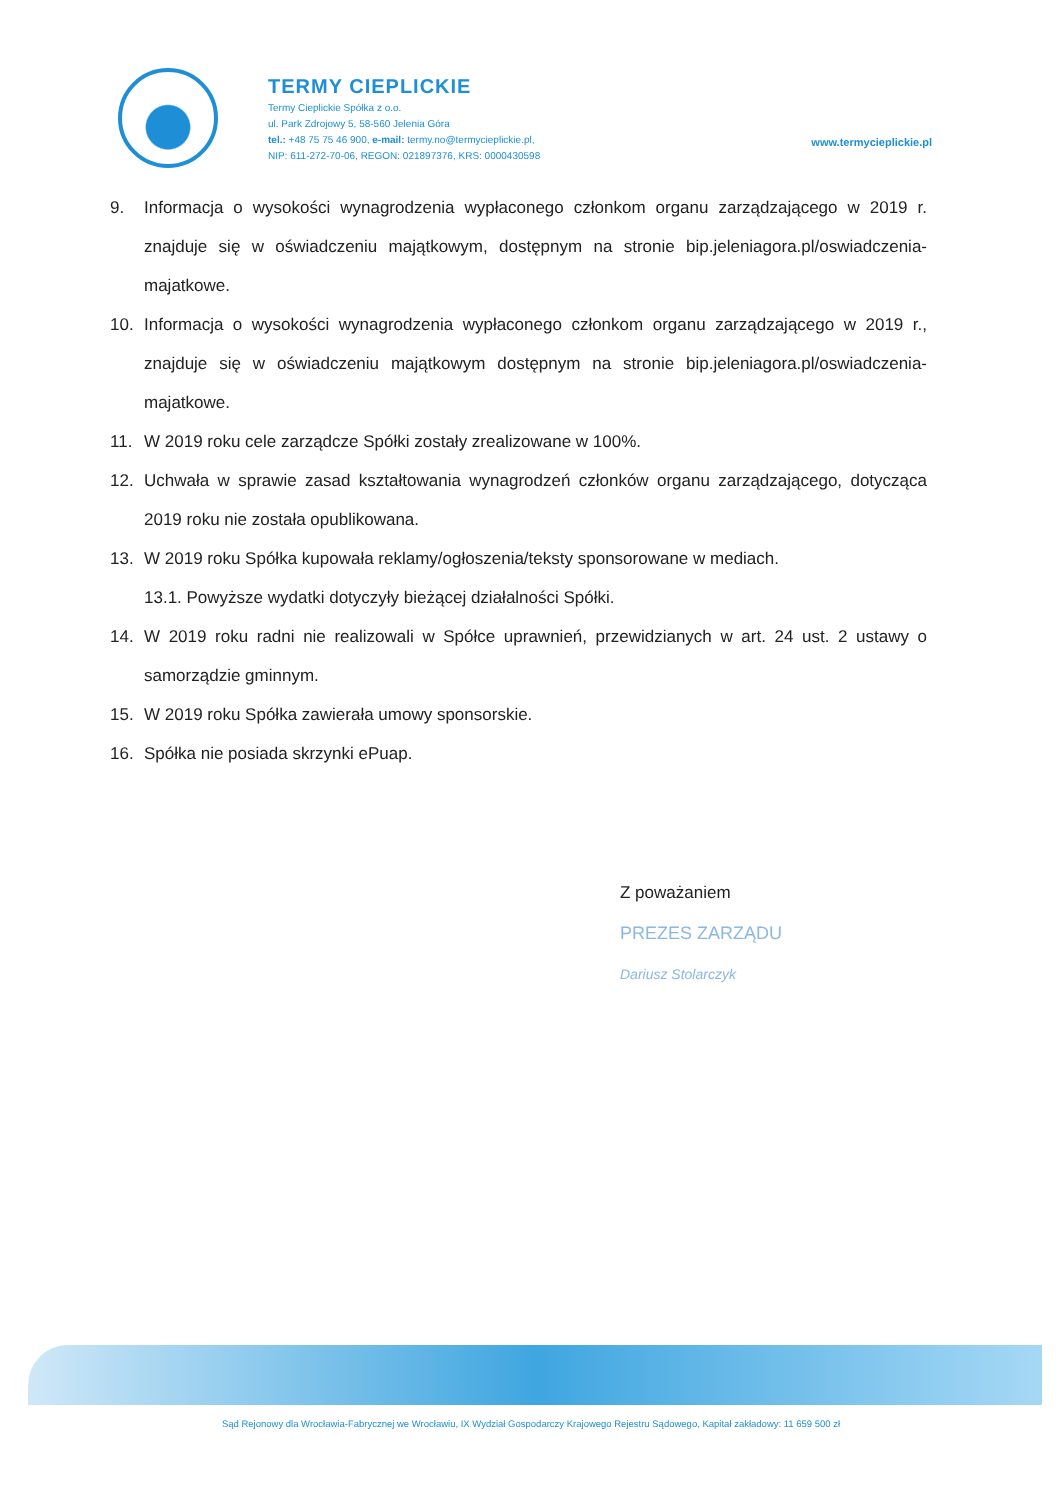TERMY CIEPLICKIE
Termy Cieplickie Spółka z o.o.
ul. Park Zdrojowy 5, 58-560 Jelenia Góra
tel.: +48 75 75 46 900, e-mail: termy.no@termycieplickie.pl,
NIP: 611-272-70-06, REGON: 021897376, KRS: 0000430598
www.termycieplickie.pl
9. Informacja o wysokości wynagrodzenia wypłaconego członkom organu zarządzającego w 2019 r. znajduje się w oświadczeniu majątkowym, dostępnym na stronie bip.jeleniagora.pl/oswiadczenia-majatkowe.
10. Informacja o wysokości wynagrodzenia wypłaconego członkom organu zarządzającego w 2019 r., znajduje się w oświadczeniu majątkowym dostępnym na stronie bip.jeleniagora.pl/oswiadczenia-majatkowe.
11. W 2019 roku cele zarządcze Spółki zostały zrealizowane w 100%.
12. Uchwała w sprawie zasad kształtowania wynagrodzeń członków organu zarządzającego, dotycząca 2019 roku nie została opublikowana.
13. W 2019 roku Spółka kupowała reklamy/ogłoszenia/teksty sponsorowane w mediach.
13.1. Powyższe wydatki dotyczyły bieżącej działalności Spółki.
14. W 2019 roku radni nie realizowali w Spółce uprawnień, przewidzianych w art. 24 ust. 2 ustawy o samorządzie gminnym.
15. W 2019 roku Spółka zawierała umowy sponsorskie.
16. Spółka nie posiada skrzynki ePuap.
Z poważaniem
PREZES ZARZĄDU
Dariusz Stolarczyk
Sąd Rejonowy dla Wrocławia-Fabrycznej we Wrocławiu, IX Wydział Gospodarczy Krajowego Rejestru Sądowego, Kapitał zakładowy: 11 659 500 zł